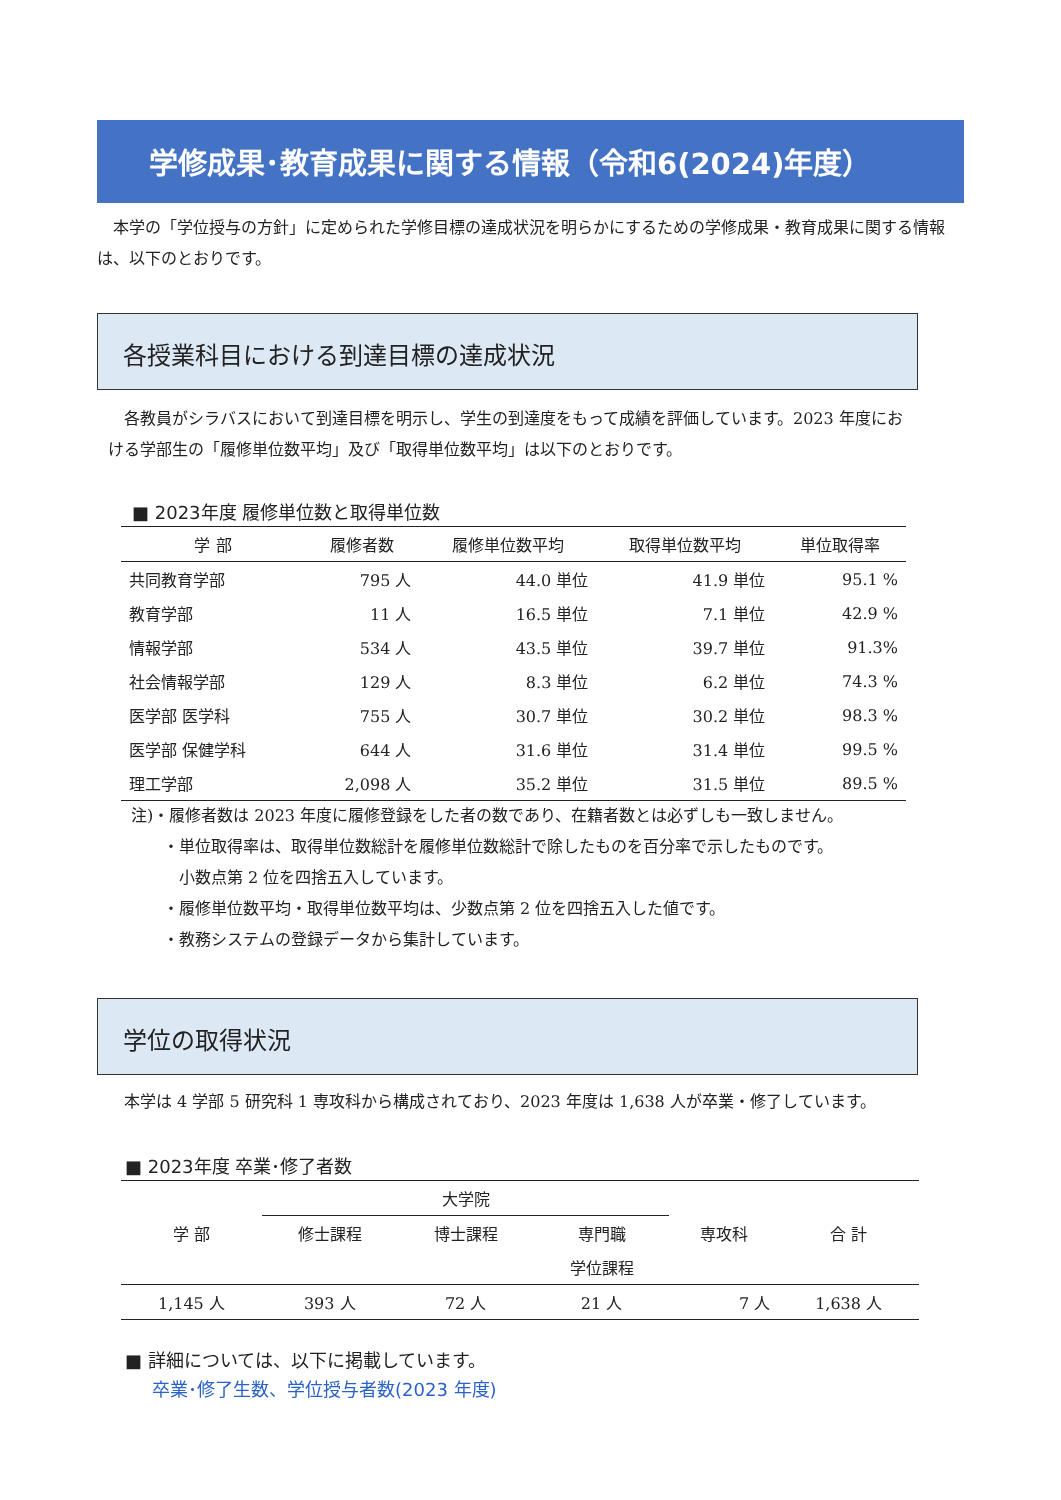学修成果･教育成果に関する情報（令和6(2024)年度）
　本学の「学位授与の方針」に定められた学修目標の達成状況を明らかにするための学修成果・教育成果に関する情報は、以下のとおりです。
各授業科目における到達目標の達成状況
　各教員がシラバスにおいて到達目標を明示し、学生の到達度をもって成績を評価しています。2023 年度における学部生の「履修単位数平均」及び「取得単位数平均」は以下のとおりです。
■ 2023年度 履修単位数と取得単位数
| 学 部 | 履修者数 | 履修単位数平均 | 取得単位数平均 | 単位取得率 |
| --- | --- | --- | --- | --- |
| 共同教育学部 | 795 人 | 44.0 単位 | 41.9 単位 | 95.1 % |
| 教育学部 | 11 人 | 16.5 単位 | 7.1 単位 | 42.9 % |
| 情報学部 | 534 人 | 43.5 単位 | 39.7 単位 | 91.3% |
| 社会情報学部 | 129 人 | 8.3 単位 | 6.2 単位 | 74.3 % |
| 医学部 医学科 | 755 人 | 30.7 単位 | 30.2 単位 | 98.3 % |
| 医学部 保健学科 | 644 人 | 31.6 単位 | 31.4 単位 | 99.5 % |
| 理工学部 | 2,098 人 | 35.2 単位 | 31.5 単位 | 89.5 % |
注)・履修者数は 2023 年度に履修登録をした者の数であり、在籍者数とは必ずしも一致しません。
　　・単位取得率は、取得単位数総計を履修単位数総計で除したものを百分率で示したものです。
　　　小数点第 2 位を四捨五入しています。
　　・履修単位数平均・取得単位数平均は、少数点第 2 位を四捨五入した値です。
　　・教務システムの登録データから集計しています。
学位の取得状況
本学は 4 学部 5 研究科 1 専攻科から構成されており、2023 年度は 1,638 人が卒業・修了しています。
■ 2023年度 卒業･修了者数
| 学 部 | 大学院 | | | 専攻科 | 合 計 |
| --- | --- | --- | --- | --- | --- |
| | 修士課程 | 博士課程 | 専門職 | | |
| | | | 学位課程 | | |
| 1,145 人 | 393 人 | 72 人 | 21 人 | 7 人 | 1,638 人 |
■ 詳細については、以下に掲載しています。
卒業･修了生数、学位授与者数(2023 年度)